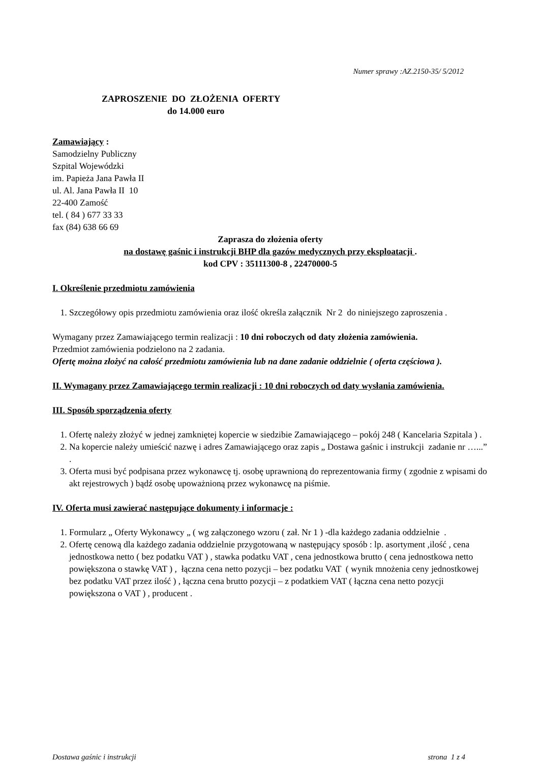Numer sprawy :AZ.2150-35/ 5/2012
ZAPROSZENIE DO ZŁOŻENIA OFERTY
do 14.000 euro
Zamawiający :
Samodzielny Publiczny
Szpital Wojewódzki
im. Papieża Jana Pawła II
ul. Al. Jana Pawła II 10
22-400 Zamość
tel. ( 84 ) 677 33 33
fax (84) 638 66 69
Zaprasza do złożenia oferty
na dostawę gaśnic i instrukcji BHP dla gazów medycznych przy eksploatacji .
kod CPV : 35111300-8 , 22470000-5
I. Określenie przedmiotu zamówienia
1. Szczegółowy opis przedmiotu zamówienia oraz ilość określa załącznik Nr 2 do niniejszego zaproszenia .
Wymagany przez Zamawiającego termin realizacji : 10 dni roboczych od daty złożenia zamówienia.
Przedmiot zamówienia podzielono na 2 zadania.
Ofertę można złożyć na całość przedmiotu zamówienia lub na dane zadanie oddzielnie ( oferta częściowa ).
II. Wymagany przez Zamawiającego termin realizacji : 10 dni roboczych od daty wysłania zamówienia.
III. Sposób sporządzenia oferty
1. Ofertę należy złożyć w jednej zamkniętej kopercie w siedzibie Zamawiającego – pokój 248 ( Kancelaria Szpitala ) .
2. Na kopercie należy umieścić nazwę i adres Zamawiającego oraz zapis „ Dostawa gaśnic i instrukcji zadanie nr …...” .
3. Oferta musi być podpisana przez wykonawcę tj. osobę uprawnioną do reprezentowania firmy ( zgodnie z wpisami do akt rejestrowych ) bądź osobę upoważnioną przez wykonawcę na piśmie.
IV. Oferta musi zawierać następujące dokumenty i informacje :
1. Formularz „ Oferty Wykonawcy „ ( wg załączonego wzoru ( zał. Nr 1 ) -dla każdego zadania oddzielnie .
2. Ofertę cenową dla każdego zadania oddzielnie przygotowaną w następujący sposób : lp. asortyment ,ilość , cena jednostkowa netto ( bez podatku VAT ) , stawka podatku VAT , cena jednostkowa brutto ( cena jednostkowa netto powiększona o stawkę VAT ) , łączna cena netto pozycji – bez podatku VAT ( wynik mnożenia ceny jednostkowej bez podatku VAT przez ilość ) , łączna cena brutto pozycji – z podatkiem VAT ( łączna cena netto pozycji powiększona o VAT ) , producent .
Dostawa gaśnic i instrukcji strona 1 z 4